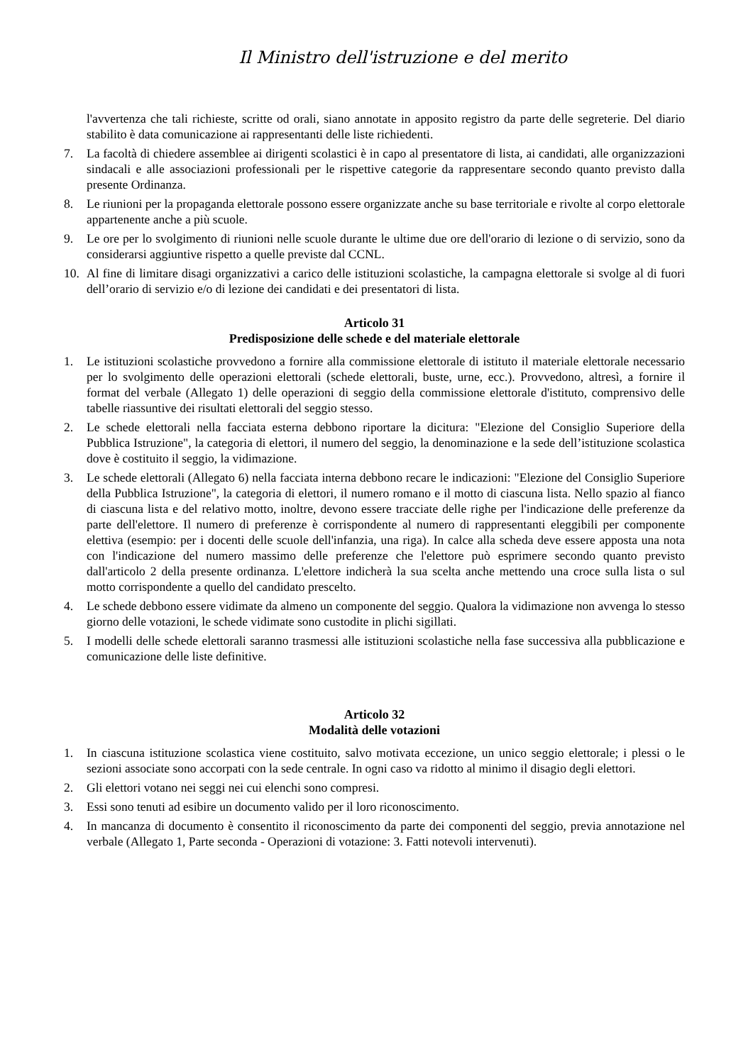Il Ministro dell'istruzione e del merito
l'avvertenza che tali richieste, scritte od orali, siano annotate in apposito registro da parte delle segreterie. Del diario stabilito è data comunicazione ai rappresentanti delle liste richiedenti.
7. La facoltà di chiedere assemblee ai dirigenti scolastici è in capo al presentatore di lista, ai candidati, alle organizzazioni sindacali e alle associazioni professionali per le rispettive categorie da rappresentare secondo quanto previsto dalla presente Ordinanza.
8. Le riunioni per la propaganda elettorale possono essere organizzate anche su base territoriale e rivolte al corpo elettorale appartenente anche a più scuole.
9. Le ore per lo svolgimento di riunioni nelle scuole durante le ultime due ore dell'orario di lezione o di servizio, sono da considerarsi aggiuntive rispetto a quelle previste dal CCNL.
10. Al fine di limitare disagi organizzativi a carico delle istituzioni scolastiche, la campagna elettorale si svolge al di fuori dell’orario di servizio e/o di lezione dei candidati e dei presentatori di lista.
Articolo 31
Predisposizione delle schede e del materiale elettorale
1. Le istituzioni scolastiche provvedono a fornire alla commissione elettorale di istituto il materiale elettorale necessario per lo svolgimento delle operazioni elettorali (schede elettorali, buste, urne, ecc.). Provvedono, altresì, a fornire il format del verbale (Allegato 1) delle operazioni di seggio della commissione elettorale d'istituto, comprensivo delle tabelle riassuntive dei risultati elettorali del seggio stesso.
2. Le schede elettorali nella facciata esterna debbono riportare la dicitura: "Elezione del Consiglio Superiore della Pubblica Istruzione", la categoria di elettori, il numero del seggio, la denominazione e la sede dell’istituzione scolastica dove è costituito il seggio, la vidimazione.
3. Le schede elettorali (Allegato 6) nella facciata interna debbono recare le indicazioni: "Elezione del Consiglio Superiore della Pubblica Istruzione", la categoria di elettori, il numero romano e il motto di ciascuna lista. Nello spazio al fianco di ciascuna lista e del relativo motto, inoltre, devono essere tracciate delle righe per l'indicazione delle preferenze da parte dell'elettore. Il numero di preferenze è corrispondente al numero di rappresentanti eleggibili per componente elettiva (esempio: per i docenti delle scuole dell'infanzia, una riga). In calce alla scheda deve essere apposta una nota con l'indicazione del numero massimo delle preferenze che l'elettore può esprimere secondo quanto previsto dall'articolo 2 della presente ordinanza. L'elettore indicherà la sua scelta anche mettendo una croce sulla lista o sul motto corrispondente a quello del candidato prescelto.
4. Le schede debbono essere vidimate da almeno un componente del seggio. Qualora la vidimazione non avvenga lo stesso giorno delle votazioni, le schede vidimate sono custodite in plichi sigillati.
5. I modelli delle schede elettorali saranno trasmessi alle istituzioni scolastiche nella fase successiva alla pubblicazione e comunicazione delle liste definitive.
Articolo 32
Modalità delle votazioni
1. In ciascuna istituzione scolastica viene costituito, salvo motivata eccezione, un unico seggio elettorale; i plessi o le sezioni associate sono accorpati con la sede centrale. In ogni caso va ridotto al minimo il disagio degli elettori.
2. Gli elettori votano nei seggi nei cui elenchi sono compresi.
3. Essi sono tenuti ad esibire un documento valido per il loro riconoscimento.
4. In mancanza di documento è consentito il riconoscimento da parte dei componenti del seggio, previa annotazione nel verbale (Allegato 1, Parte seconda - Operazioni di votazione: 3. Fatti notevoli intervenuti).